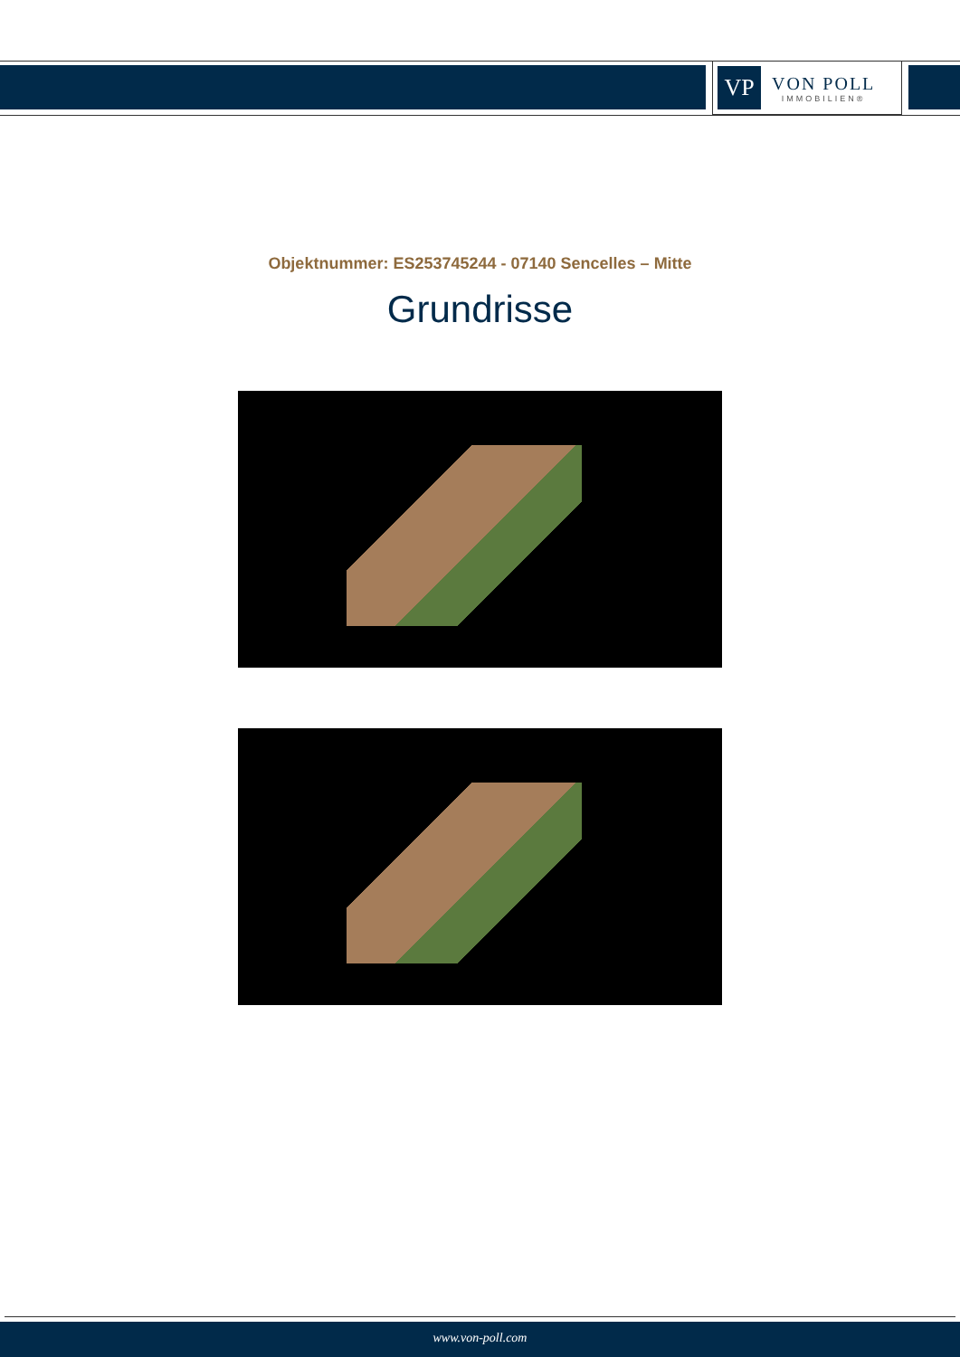VP
VON POLL
IMMOBILIEN®
Objektnummer: ES253745244 - 07140 Sencelles – Mitte
Grundrisse
www.von-poll.com